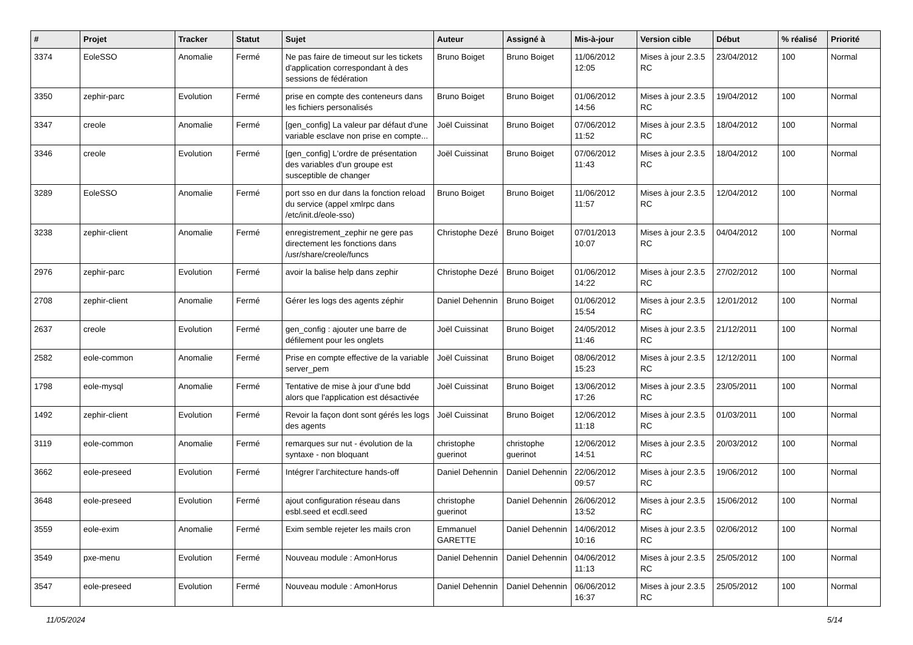| # | Projet | Tracker | Statut | Sujet | Auteur | Assigné à | Mis-à-jour | Version cible | Début | % réalisé | Priorité |
| --- | --- | --- | --- | --- | --- | --- | --- | --- | --- | --- | --- |
| 3374 | EoleSSO | Anomalie | Fermé | Ne pas faire de timeout sur les tickets d'application correspondant à des sessions de fédération | Bruno Boiget | Bruno Boiget | 11/06/2012 12:05 | Mises à jour 2.3.5 RC | 23/04/2012 | 100 | Normal |
| 3350 | zephir-parc | Evolution | Fermé | prise en compte des conteneurs dans les fichiers personalisés | Bruno Boiget | Bruno Boiget | 01/06/2012 14:56 | Mises à jour 2.3.5 RC | 19/04/2012 | 100 | Normal |
| 3347 | creole | Anomalie | Fermé | [gen_config] La valeur par défaut d'une variable esclave non prise en compte... | Joël Cuissinat | Bruno Boiget | 07/06/2012 11:52 | Mises à jour 2.3.5 RC | 18/04/2012 | 100 | Normal |
| 3346 | creole | Evolution | Fermé | [gen_config] L'ordre de présentation des variables d'un groupe est susceptible de changer | Joël Cuissinat | Bruno Boiget | 07/06/2012 11:43 | Mises à jour 2.3.5 RC | 18/04/2012 | 100 | Normal |
| 3289 | EoleSSO | Anomalie | Fermé | port sso en dur dans la fonction reload du service (appel xmlrpc dans /etc/init.d/eole-sso) | Bruno Boiget | Bruno Boiget | 11/06/2012 11:57 | Mises à jour 2.3.5 RC | 12/04/2012 | 100 | Normal |
| 3238 | zephir-client | Anomalie | Fermé | enregistrement_zephir ne gere pas directement les fonctions dans /usr/share/creole/funcs | Christophe Dezé | Bruno Boiget | 07/01/2013 10:07 | Mises à jour 2.3.5 RC | 04/04/2012 | 100 | Normal |
| 2976 | zephir-parc | Evolution | Fermé | avoir la balise help dans zephir | Christophe Dezé | Bruno Boiget | 01/06/2012 14:22 | Mises à jour 2.3.5 RC | 27/02/2012 | 100 | Normal |
| 2708 | zephir-client | Anomalie | Fermé | Gérer les logs des agents zéphir | Daniel Dehennin | Bruno Boiget | 01/06/2012 15:54 | Mises à jour 2.3.5 RC | 12/01/2012 | 100 | Normal |
| 2637 | creole | Evolution | Fermé | gen_config : ajouter une barre de défilement pour les onglets | Joël Cuissinat | Bruno Boiget | 24/05/2012 11:46 | Mises à jour 2.3.5 RC | 21/12/2011 | 100 | Normal |
| 2582 | eole-common | Anomalie | Fermé | Prise en compte effective de la variable server_pem | Joël Cuissinat | Bruno Boiget | 08/06/2012 15:23 | Mises à jour 2.3.5 RC | 12/12/2011 | 100 | Normal |
| 1798 | eole-mysql | Anomalie | Fermé | Tentative de mise à jour d'une bdd alors que l'application est désactivée | Joël Cuissinat | Bruno Boiget | 13/06/2012 17:26 | Mises à jour 2.3.5 RC | 23/05/2011 | 100 | Normal |
| 1492 | zephir-client | Evolution | Fermé | Revoir la façon dont sont gérés les logs des agents | Joël Cuissinat | Bruno Boiget | 12/06/2012 11:18 | Mises à jour 2.3.5 RC | 01/03/2011 | 100 | Normal |
| 3119 | eole-common | Anomalie | Fermé | remarques sur nut - évolution de la syntaxe - non bloquant | christophe guerinot | christophe guerinot | 12/06/2012 14:51 | Mises à jour 2.3.5 RC | 20/03/2012 | 100 | Normal |
| 3662 | eole-preseed | Evolution | Fermé | Intégrer l’architecture hands-off | Daniel Dehennin | Daniel Dehennin | 22/06/2012 09:57 | Mises à jour 2.3.5 RC | 19/06/2012 | 100 | Normal |
| 3648 | eole-preseed | Evolution | Fermé | ajout configuration réseau dans esbl.seed et ecdl.seed | christophe guerinot | Daniel Dehennin | 26/06/2012 13:52 | Mises à jour 2.3.5 RC | 15/06/2012 | 100 | Normal |
| 3559 | eole-exim | Anomalie | Fermé | Exim semble rejeter les mails cron | Emmanuel GARETTE | Daniel Dehennin | 14/06/2012 10:16 | Mises à jour 2.3.5 RC | 02/06/2012 | 100 | Normal |
| 3549 | pxe-menu | Evolution | Fermé | Nouveau module : AmonHorus | Daniel Dehennin | Daniel Dehennin | 04/06/2012 11:13 | Mises à jour 2.3.5 RC | 25/05/2012 | 100 | Normal |
| 3547 | eole-preseed | Evolution | Fermé | Nouveau module : AmonHorus | Daniel Dehennin | Daniel Dehennin | 06/06/2012 16:37 | Mises à jour 2.3.5 RC | 25/05/2012 | 100 | Normal |
11/05/2024 5/14